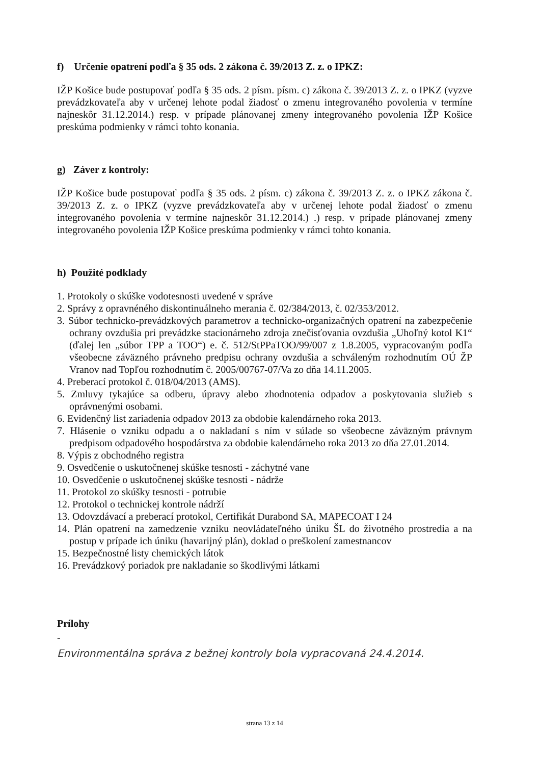f) Určenie opatrení podľa § 35 ods. 2 zákona č. 39/2013 Z. z. o IPKZ:
IŽP Košice bude postupovať podľa § 35 ods. 2 písm. písm. c) zákona č. 39/2013 Z. z. o IPKZ (vyzve prevádzkovateľa aby v určenej lehote podal žiadosť o zmenu integrovaného povolenia v termíne najneskôr 31.12.2014.) resp. v prípade plánovanej zmeny integrovaného povolenia IŽP Košice preskúma podmienky v rámci tohto konania.
g) Záver z kontroly:
IŽP Košice bude postupovať podľa § 35 ods. 2 písm. c) zákona č. 39/2013 Z. z. o IPKZ zákona č. 39/2013 Z. z. o IPKZ (vyzve prevádzkovateľa aby v určenej lehote podal žiadosť o zmenu integrovaného povolenia v termíne najneskôr 31.12.2014.) .) resp. v prípade plánovanej zmeny integrovaného povolenia IŽP Košice preskúma podmienky v rámci tohto konania.
h) Použité podklady
1. Protokoly o skúške vodotesnosti uvedené v správe
2. Správy z opravnéného diskontinuálneho merania č. 02/384/2013, č. 02/353/2012.
3. Súbor technicko-prevádzkových parametrov a technicko-organizačných opatrení na zabezpečenie ochrany ovzdušia pri prevádzke stacionárneho zdroja znečisťovania ovzdušia „Uhoľný kotol K1“ (ďalej len „súbor TPP a TOO“) e. č. 512/StPPaTOO/99/007 z 1.8.2005, vypracovaným podľa všeobecne záväzného právneho predpisu ochrany ovzdušia a schváleným rozhodnutím OÚ ŽP Vranov nad Topľou rozhodnutím č. 2005/00767-07/Va zo dňa 14.11.2005.
4. Preberací protokol č. 018/04/2013 (AMS).
5. Zmluvy tykajúce sa odberu, úpravy alebo zhodnotenia odpadov a poskytovania služieb s oprávnenými osobami.
6. Evidenčný list zariadenia odpadov 2013 za obdobie kalendárneho roka 2013.
7. Hlásenie o vzniku odpadu a o nakladaní s ním v súlade so všeobecne záväzným právnym predpisom odpadového hospodárstva za obdobie kalendárneho roka 2013 zo dňa 27.01.2014.
8. Výpis z obchodného registra
9. Osvedčenie o uskutočnenej skúške tesnosti - záchytné vane
10. Osvedčenie o uskutočnenej skúške tesnosti - nádrže
11. Protokol zo skúšky tesnosti - potrubie
12. Protokol o technickej kontrole nádrží
13. Odovzdávací a preberací protokol, Certifikát Durabond SA, MAPECOAT I 24
14. Plán opatrení na zamedzenie vzniku neovládateľného úniku ŠL do životného prostredia a na postup v prípade ich úniku (havarijný plán), doklad o preškolení zamestnancov
15. Bezpečnostné listy chemických látok
16. Prevádzkový poriadok pre nakladanie so škodlivými látkami
Prílohy
-
Environmentálna správa z bežnej kontroly bola vypracovaná 24.4.2014.
strana 13 z 14